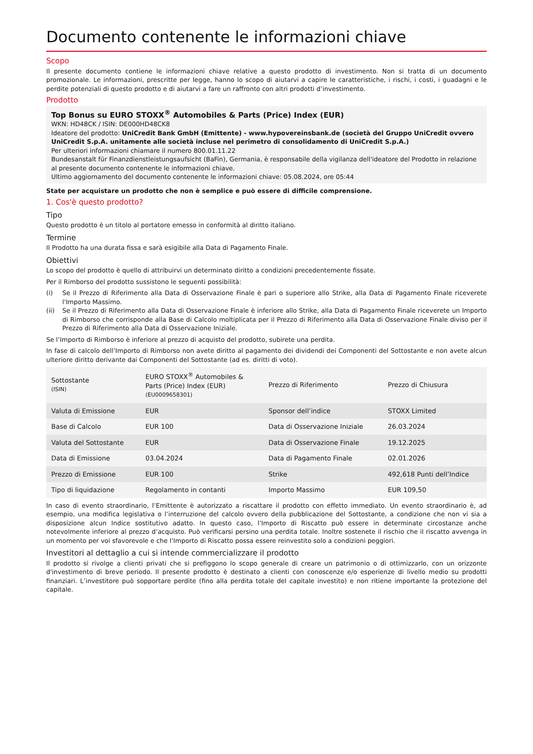Documento contenente le informazioni chiave
Scopo
Il presente documento contiene le informazioni chiave relative a questo prodotto di investimento. Non si tratta di un documento promozionale. Le informazioni, prescritte per legge, hanno lo scopo di aiutarvi a capire le caratteristiche, i rischi, i costi, i guadagni e le perdite potenziali di questo prodotto e di aiutarvi a fare un raffronto con altri prodotti d’investimento.
Prodotto
Top Bonus su EURO STOXX<sup>®</sup> Automobiles & Parts (Price) Index (EUR)
WKN: HD48CK / ISIN: DE000HD48CK8
Ideatore del prodotto: UniCredit Bank GmbH (Emittente) - www.hypovereinsbank.de (società del Gruppo UniCredit ovvero UniCredit S.p.A. unitamente alle società incluse nel perimetro di consolidamento di UniCredit S.p.A.)
Per ulteriori informazioni chiamare il numero 800.01.11.22
Bundesanstalt für Finanzdienstleistungsaufsicht (BaFin), Germania, è responsabile della vigilanza dell'ideatore del Prodotto in relazione al presente documento contenente le informazioni chiave.
Ultimo aggiornamento del documento contenente le informazioni chiave: 05.08.2024, ore 05:44
State per acquistare un prodotto che non è semplice e può essere di difficile comprensione.
1. Cos'è questo prodotto?
Tipo
Questo prodotto è un titolo al portatore emesso in conformità al diritto italiano.
Termine
Il Prodotto ha una durata fissa e sarà esigibile alla Data di Pagamento Finale.
Obiettivi
Lo scopo del prodotto è quello di attribuirvi un determinato diritto a condizioni precedentemente fissate.
Per il Rimborso del prodotto sussistono le seguenti possibilità:
(i) Se il Prezzo di Riferimento alla Data di Osservazione Finale è pari o superiore allo Strike, alla Data di Pagamento Finale riceverete l'Importo Massimo.
(ii) Se il Prezzo di Riferimento alla Data di Osservazione Finale è inferiore allo Strike, alla Data di Pagamento Finale riceverete un Importo di Rimborso che corrisponde alla Base di Calcolo moltiplicata per il Prezzo di Riferimento alla Data di Osservazione Finale diviso per il Prezzo di Riferimento alla Data di Osservazione Iniziale.
Se l’Importo di Rimborso è inferiore al prezzo di acquisto del prodotto, subirete una perdita.
In fase di calcolo dell’Importo di Rimborso non avete diritto al pagamento dei dividendi dei Componenti del Sottostante e non avete alcun ulteriore diritto derivante dai Componenti del Sottostante (ad es. diritti di voto).
| Sottostante (ISIN) | EURO STOXX<sup>®</sup> Automobiles & Parts (Price) Index (EUR) (EU0009658301) | Prezzo di Riferimento | Prezzo di Chiusura |
| Valuta di Emissione | EUR | Sponsor dell’indice | STOXX Limited |
| Base di Calcolo | EUR 100 | Data di Osservazione Iniziale | 26.03.2024 |
| Valuta del Sottostante | EUR | Data di Osservazione Finale | 19.12.2025 |
| Data di Emissione | 03.04.2024 | Data di Pagamento Finale | 02.01.2026 |
| Prezzo di Emissione | EUR 100 | Strike | 492,618 Punti dell’Indice |
| Tipo di liquidazione | Regolamento in contanti | Importo Massimo | EUR 109,50 |
In caso di evento straordinario, l’Emittente è autorizzato a riscattare il prodotto con effetto immediato. Un evento straordinario è, ad esempio, una modifica legislativa o l’interruzione del calcolo ovvero della pubblicazione del Sottostante, a condizione che non vi sia a disposizione alcun Indice sostitutivo adatto. In questo caso, l’Importo di Riscatto può essere in determinate circostanze anche notevolmente inferiore al prezzo d’acquisto. Può verificarsi persino una perdita totale. Inoltre sostenete il rischio che il riscatto avvenga in un momento per voi sfavorevole e che l’Importo di Riscatto possa essere reinvestito solo a condizioni peggiori.
Investitori al dettaglio a cui si intende commercializzare il prodotto
Il prodotto si rivolge a clienti privati che si prefiggono lo scopo generale di creare un patrimonio o di ottimizzarlo, con un orizzonte d'investimento di breve periodo. Il presente prodotto è destinato a clienti con conoscenze e/o esperienze di livello medio su prodotti finanziari. L’investitore può sopportare perdite (fino alla perdita totale del capitale investito) e non ritiene importante la protezione del capitale.